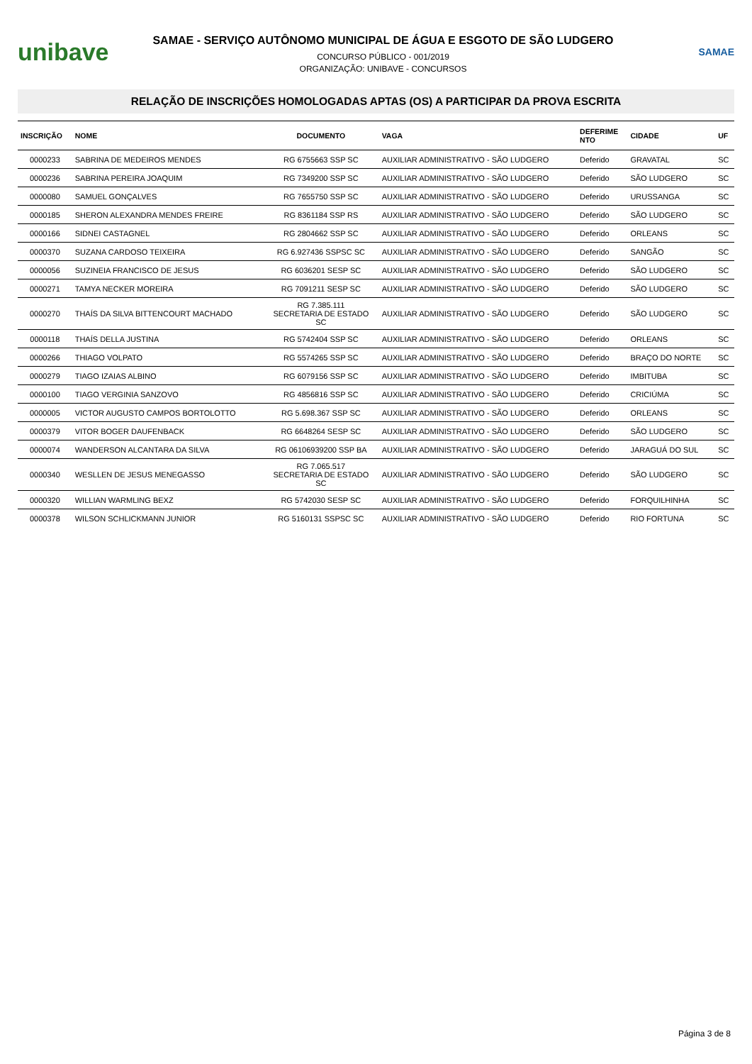unibave
SAMAE - SERVIÇO AUTÔNOMO MUNICIPAL DE ÁGUA E ESGOTO DE SÃO LUDGERO
CONCURSO PÚBLICO - 001/2019
ORGANIZAÇÃO: UNIBAVE - CONCURSOS
SAMAE
RELAÇÃO DE INSCRIÇÕES HOMOLOGADAS APTAS (OS) A PARTICIPAR DA PROVA ESCRITA
| INSCRIÇÃO | NOME | DOCUMENTO | VAGA | DEFERIME NTO | CIDADE | UF |
| --- | --- | --- | --- | --- | --- | --- |
| 0000233 | SABRINA DE MEDEIROS MENDES | RG 6755663 SSP SC | AUXILIAR ADMINISTRATIVO - SÃO LUDGERO | Deferido | GRAVATAL | SC |
| 0000236 | SABRINA PEREIRA JOAQUIM | RG 7349200 SSP SC | AUXILIAR ADMINISTRATIVO - SÃO LUDGERO | Deferido | SÃO LUDGERO | SC |
| 0000080 | SAMUEL GONÇALVES | RG 7655750 SSP SC | AUXILIAR ADMINISTRATIVO - SÃO LUDGERO | Deferido | URUSSANGA | SC |
| 0000185 | SHERON ALEXANDRA MENDES FREIRE | RG 8361184 SSP RS | AUXILIAR ADMINISTRATIVO - SÃO LUDGERO | Deferido | SÃO LUDGERO | SC |
| 0000166 | SIDNEI CASTAGNEL | RG 2804662 SSP SC | AUXILIAR ADMINISTRATIVO - SÃO LUDGERO | Deferido | ORLEANS | SC |
| 0000370 | SUZANA CARDOSO TEIXEIRA | RG 6.927436 SSPSC SC | AUXILIAR ADMINISTRATIVO - SÃO LUDGERO | Deferido | SANGÃO | SC |
| 0000056 | SUZINEIA FRANCISCO DE JESUS | RG 6036201 SESP SC | AUXILIAR ADMINISTRATIVO - SÃO LUDGERO | Deferido | SÃO LUDGERO | SC |
| 0000271 | TAMYA NECKER MOREIRA | RG 7091211 SESP SC | AUXILIAR ADMINISTRATIVO - SÃO LUDGERO | Deferido | SÃO LUDGERO | SC |
| 0000270 | THAÍS DA SILVA BITTENCOURT MACHADO | RG 7.385.111 SECRETARIA DE ESTADO SC | AUXILIAR ADMINISTRATIVO - SÃO LUDGERO | Deferido | SÃO LUDGERO | SC |
| 0000118 | THAÍS DELLA JUSTINA | RG 5742404 SSP SC | AUXILIAR ADMINISTRATIVO - SÃO LUDGERO | Deferido | ORLEANS | SC |
| 0000266 | THIAGO VOLPATO | RG 5574265 SSP SC | AUXILIAR ADMINISTRATIVO - SÃO LUDGERO | Deferido | BRAÇO DO NORTE | SC |
| 0000279 | TIAGO IZAIAS ALBINO | RG 6079156 SSP SC | AUXILIAR ADMINISTRATIVO - SÃO LUDGERO | Deferido | IMBITUBA | SC |
| 0000100 | TIAGO VERGINIA SANZOVO | RG 4856816 SSP SC | AUXILIAR ADMINISTRATIVO - SÃO LUDGERO | Deferido | CRICIÚMA | SC |
| 0000005 | VICTOR AUGUSTO CAMPOS BORTOLOTTO | RG 5.698.367 SSP SC | AUXILIAR ADMINISTRATIVO - SÃO LUDGERO | Deferido | ORLEANS | SC |
| 0000379 | VITOR BOGER DAUFENBACK | RG 6648264 SESP SC | AUXILIAR ADMINISTRATIVO - SÃO LUDGERO | Deferido | SÃO LUDGERO | SC |
| 0000074 | WANDERSON ALCANTARA DA SILVA | RG 06106939200 SSP BA | AUXILIAR ADMINISTRATIVO - SÃO LUDGERO | Deferido | JARAGUÁ DO SUL | SC |
| 0000340 | WESLLEN DE JESUS MENEGASSO | RG 7.065.517 SECRETARIA DE ESTADO SC | AUXILIAR ADMINISTRATIVO - SÃO LUDGERO | Deferido | SÃO LUDGERO | SC |
| 0000320 | WILLIAN WARMLING BEXZ | RG 5742030 SESP SC | AUXILIAR ADMINISTRATIVO - SÃO LUDGERO | Deferido | FORQUILHINHA | SC |
| 0000378 | WILSON SCHLICKMANN JUNIOR | RG 5160131 SSPSC SC | AUXILIAR ADMINISTRATIVO - SÃO LUDGERO | Deferido | RIO FORTUNA | SC |
Página 3 de 8